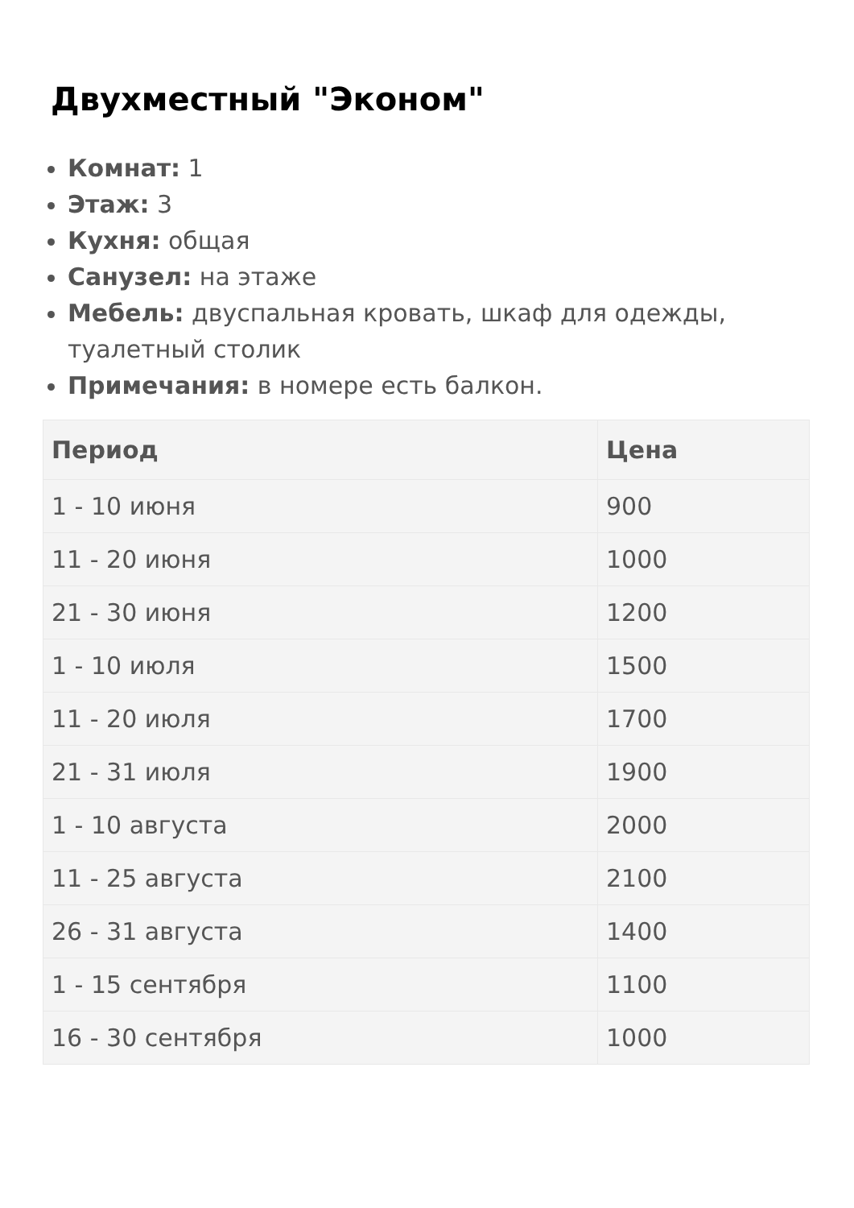Двухместный "Эконом"
Комнат: 1
Этаж: 3
Кухня: общая
Санузел: на этаже
Мебель: двуспальная кровать, шкаф для одежды, туалетный столик
Примечания: в номере есть балкон.
| Период | Цена |
| --- | --- |
| 1 - 10 июня | 900 |
| 11 - 20 июня | 1000 |
| 21 - 30 июня | 1200 |
| 1 - 10 июля | 1500 |
| 11 - 20 июля | 1700 |
| 21 - 31 июля | 1900 |
| 1 - 10 августа | 2000 |
| 11 - 25 августа | 2100 |
| 26 - 31 августа | 1400 |
| 1 - 15 сентября | 1100 |
| 16 - 30 сентября | 1000 |